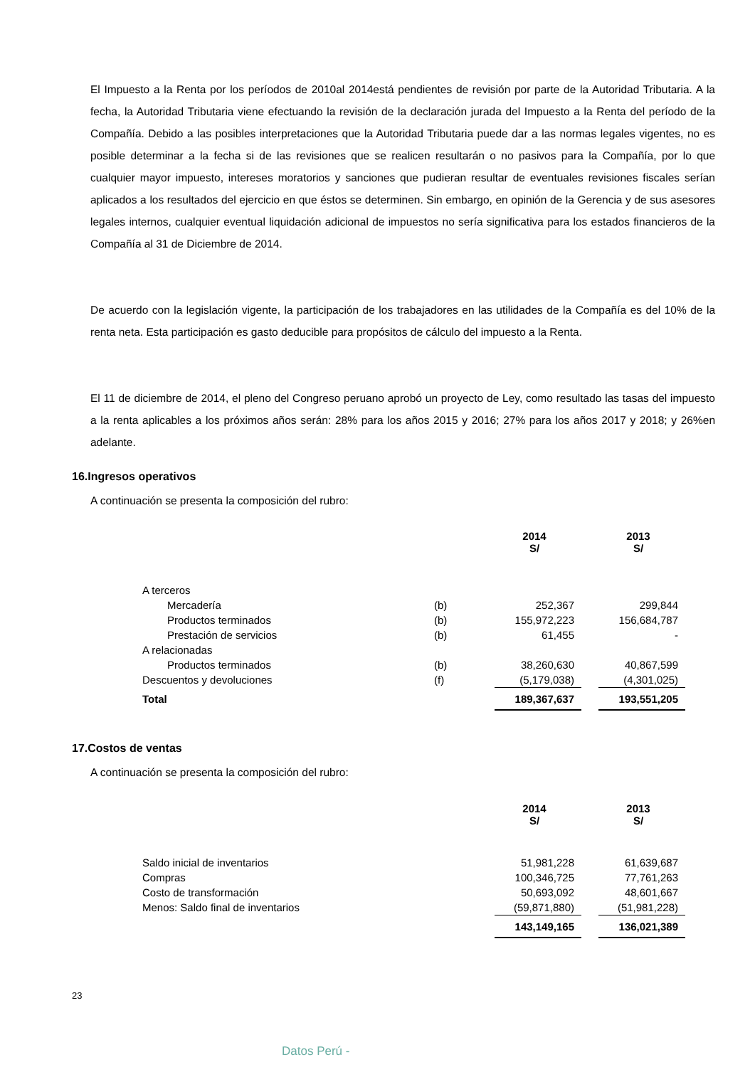El Impuesto a la Renta por los períodos de 2010al 2014está pendientes de revisión por parte de la Autoridad Tributaria. A la fecha, la Autoridad Tributaria viene efectuando la revisión de la declaración jurada del Impuesto a la Renta del período de la Compañía. Debido a las posibles interpretaciones que la Autoridad Tributaria puede dar a las normas legales vigentes, no es posible determinar a la fecha si de las revisiones que se realicen resultarán o no pasivos para la Compañía, por lo que cualquier mayor impuesto, intereses moratorios y sanciones que pudieran resultar de eventuales revisiones fiscales serían aplicados a los resultados del ejercicio en que éstos se determinen. Sin embargo, en opinión de la Gerencia y de sus asesores legales internos, cualquier eventual liquidación adicional de impuestos no sería significativa para los estados financieros de la Compañía al 31 de Diciembre de 2014.
De acuerdo con la legislación vigente, la participación de los trabajadores en las utilidades de la Compañía es del 10% de la renta neta. Esta participación es gasto deducible para propósitos de cálculo del impuesto a la Renta.
El 11 de diciembre de 2014, el pleno del Congreso peruano aprobó un proyecto de Ley, como resultado las tasas del impuesto a la renta aplicables a los próximos años serán: 28% para los años 2015 y 2016; 27% para los años 2017 y 2018; y 26%en adelante.
16.Ingresos operativos
A continuación se presenta la composición del rubro:
| | | 2014 S/ | | 2013 S/ |
| A terceros | | | | |
| Mercadería | (b) | 252,367 | | 299,844 |
| Productos terminados | (b) | 155,972,223 | | 156,684,787 |
| Prestación de servicios | (b) | 61,455 | | - |
| A relacionadas | | | | |
| Productos terminados | (b) | 38,260,630 | | 40,867,599 |
| Descuentos y devoluciones | (f) | (5,179,038) | | (4,301,025) |
| Total | | 189,367,637 | | 193,551,205 |
17.Costos de ventas
A continuación se presenta la composición del rubro:
| | 2014 S/ | | 2013 S/ |
| Saldo inicial de inventarios | 51,981,228 | | 61,639,687 |
| Compras | 100,346,725 | | 77,761,263 |
| Costo de transformación | 50,693,092 | | 48,601,667 |
| Menos: Saldo final de inventarios | (59,871,880) | | (51,981,228) |
| | 143,149,165 | | 136,021,389 |
23
Datos Perú -